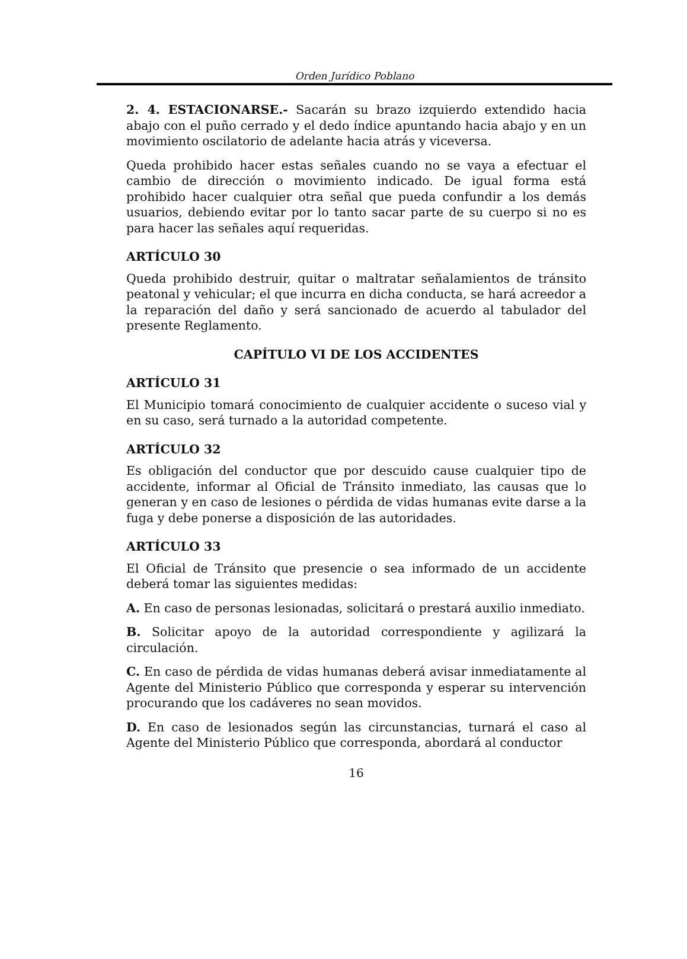Orden Jurídico Poblano
2. 4. ESTACIONARSE.- Sacarán su brazo izquierdo extendido hacia abajo con el puño cerrado y el dedo índice apuntando hacia abajo y en un movimiento oscilatorio de adelante hacia atrás y viceversa.
Queda prohibido hacer estas señales cuando no se vaya a efectuar el cambio de dirección o movimiento indicado. De igual forma está prohibido hacer cualquier otra señal que pueda confundir a los demás usuarios, debiendo evitar por lo tanto sacar parte de su cuerpo si no es para hacer las señales aquí requeridas.
ARTÍCULO 30
Queda prohibido destruir, quitar o maltratar señalamientos de tránsito peatonal y vehicular; el que incurra en dicha conducta, se hará acreedor a la reparación del daño y será sancionado de acuerdo al tabulador del presente Reglamento.
CAPÍTULO VI DE LOS ACCIDENTES
ARTÍCULO 31
El Municipio tomará conocimiento de cualquier accidente o suceso vial y en su caso, será turnado a la autoridad competente.
ARTÍCULO 32
Es obligación del conductor que por descuido cause cualquier tipo de accidente, informar al Oficial de Tránsito inmediato, las causas que lo generan y en caso de lesiones o pérdida de vidas humanas evite darse a la fuga y debe ponerse a disposición de las autoridades.
ARTÍCULO 33
El Oficial de Tránsito que presencie o sea informado de un accidente deberá tomar las siguientes medidas:
A. En caso de personas lesionadas, solicitará o prestará auxilio inmediato.
B. Solicitar apoyo de la autoridad correspondiente y agilizará la circulación.
C. En caso de pérdida de vidas humanas deberá avisar inmediatamente al Agente del Ministerio Público que corresponda y esperar su intervención procurando que los cadáveres no sean movidos.
D. En caso de lesionados según las circunstancias, turnará el caso al Agente del Ministerio Público que corresponda, abordará al conductor
16